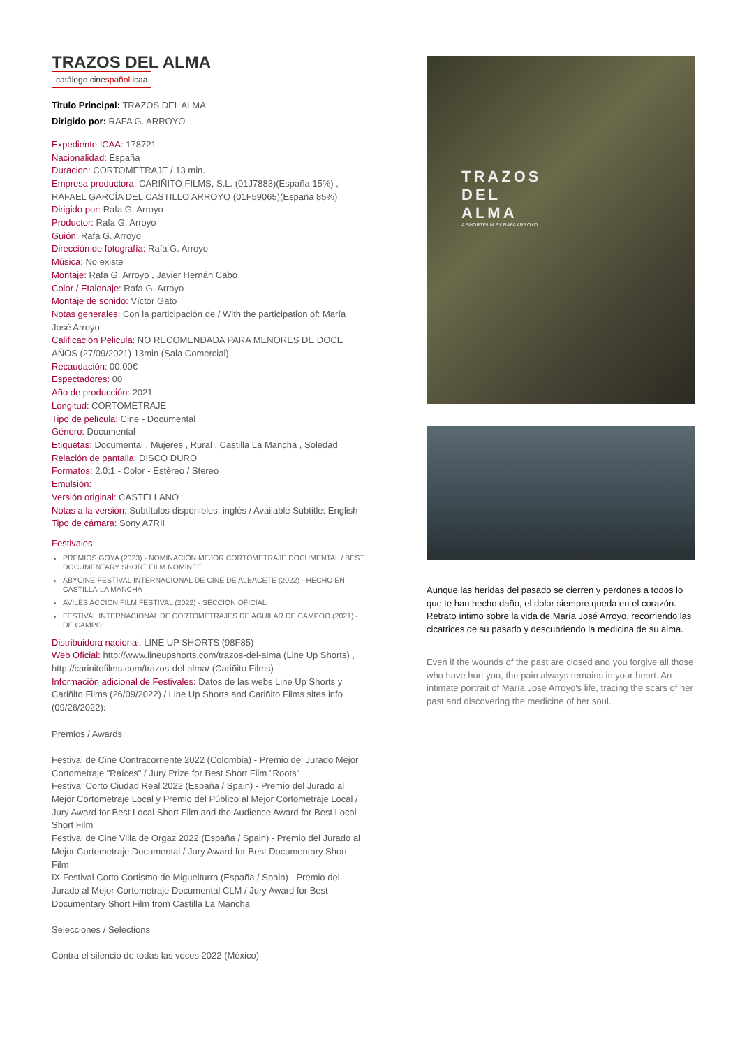TRAZOS DEL ALMA
catálogo cinespañol icaa
Titulo Principal: TRAZOS DEL ALMA
Dirigido por: RAFA G. ARROYO
Expediente ICAA: 178721
Nacionalidad: España
Duracion: CORTOMETRAJE / 13 min.
Empresa productora: CARIÑITO FILMS, S.L. (01J7883)(España 15%) , RAFAEL GARCÍA DEL CASTILLO ARROYO (01F59065)(España 85%)
Dirigido por: Rafa G. Arroyo
Productor: Rafa G. Arroyo
Guión: Rafa G. Arroyo
Dirección de fotografía: Rafa G. Arroyo
Música: No existe
Montaje: Rafa G. Arroyo , Javier Hernán Cabo
Color / Etalonaje: Rafa G. Arroyo
Montaje de sonido: Víctor Gato
Notas generales: Con la participación de / With the participation of: María José Arroyo
Calificación Pelicula: NO RECOMENDADA PARA MENORES DE DOCE AÑOS (27/09/2021) 13min (Sala Comercial)
Recaudación: 00,00€
Espectadores: 00
Año de producción: 2021
Longitud: CORTOMETRAJE
Tipo de película: Cine - Documental
Género: Documental
Etiquetas: Documental , Mujeres , Rural , Castilla La Mancha , Soledad
Relación de pantalla: DISCO DURO
Formatos: 2.0:1 - Color - Estéreo / Stereo
Emulsión:
Versión original: CASTELLANO
Notas a la versión: Subtítulos disponibles: inglés / Available Subtitle: English
Tipo de cámara: Sony A7RII
Festivales:
PREMIOS GOYA (2023) - NOMINACIÓN MEJOR CORTOMETRAJE DOCUMENTAL / BEST DOCUMENTARY SHORT FILM NOMINEE
ABYCINE-FESTIVAL INTERNACIONAL DE CINE DE ALBACETE (2022) - HECHO EN CASTILLA-LA MANCHA
AVILES ACCION FILM FESTIVAL (2022) - SECCIÓN OFICIAL
FESTIVAL INTERNACIONAL DE CORTOMETRAJES DE AGUILAR DE CAMPOO (2021) - DE CAMPO
Distribuidora nacional: LINE UP SHORTS (98F85)
Web Oficial: http://www.lineupshorts.com/trazos-del-alma (Line Up Shorts) , http://carinitofilms.com/trazos-del-alma/ (Cariñito Films)
Información adicional de Festivales: Datos de las webs Line Up Shorts y Cariñito Films (26/09/2022) / Line Up Shorts and Cariñito Films sites info (09/26/2022):
Premios / Awards
Festival de Cine Contracorriente 2022 (Colombia) - Premio del Jurado Mejor Cortometraje "Raíces" / Jury Prize for Best Short Film "Roots"
Festival Corto Ciudad Real 2022 (España / Spain) - Premio del Jurado al Mejor Cortometraje Local y Premio del Público al Mejor Cortometraje Local / Jury Award for Best Local Short Film and the Audience Award for Best Local Short Film
Festival de Cine Villa de Orgaz 2022 (España / Spain) - Premio del Jurado al Mejor Cortometraje Documental / Jury Award for Best Documentary Short Film
IX Festival Corto Cortismo de Miguelturra (España / Spain) - Premio del Jurado al Mejor Cortometraje Documental CLM / Jury Award for Best Documentary Short Film from Castilla La Mancha
Selecciones / Selections
Contra el silencio de todas las voces 2022 (México)
TRAZOS
DEL
ALMA
A SHORTFILM BY RAFA ARROYO
Aunque las heridas del pasado se cierren y perdones a todos lo que te han hecho daño, el dolor siempre queda en el corazón. Retrato íntimo sobre la vida de María José Arroyo, recorriendo las cicatrices de su pasado y descubriendo la medicina de su alma.
Even if the wounds of the past are closed and you forgive all those who have hurt you, the pain always remains in your heart. An intimate portrait of María José Arroyo's life, tracing the scars of her past and discovering the medicine of her soul.